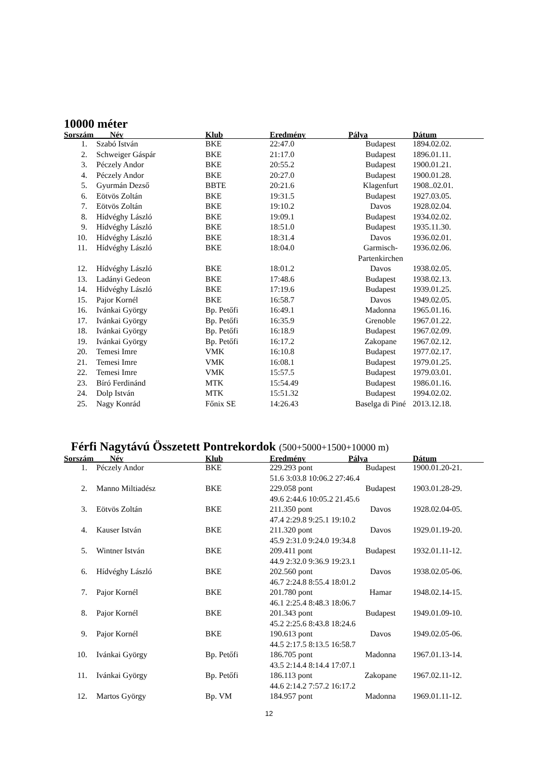10000 méter
| Sorszám Név | | Klub | Eredmény | Pálya | Dátum |
| --- | --- | --- | --- | --- | --- |
| 1. | Szabó István | BKE | 22:47.0 | Budapest | 1894.02.02. |
| 2. | Schweiger Gáspár | BKE | 21:17.0 | Budapest | 1896.01.11. |
| 3. | Péczely Andor | BKE | 20:55.2 | Budapest | 1900.01.21. |
| 4. | Péczely Andor | BKE | 20:27.0 | Budapest | 1900.01.28. |
| 5. | Gyurmán Dezső | BBTE | 20:21.6 | Klagenfurt | 1908..02.01. |
| 6. | Eötvös Zoltán | BKE | 19:31.5 | Budapest | 1927.03.05. |
| 7. | Eötvös Zoltán | BKE | 19:10.2 | Davos | 1928.02.04. |
| 8. | Hídvéghy László | BKE | 19:09.1 | Budapest | 1934.02.02. |
| 9. | Hídvéghy László | BKE | 18:51.0 | Budapest | 1935.11.30. |
| 10. | Hídvéghy László | BKE | 18:31.4 | Davos | 1936.02.01. |
| 11. | Hídvéghy László | BKE | 18:04.0 | Garmisch-Partenkirchen | 1936.02.06. |
| 12. | Hídvéghy László | BKE | 18:01.2 | Davos | 1938.02.05. |
| 13. | Ladányi Gedeon | BKE | 17:48.6 | Budapest | 1938.02.13. |
| 14. | Hídvéghy László | BKE | 17:19.6 | Budapest | 1939.01.25. |
| 15. | Pajor Kornél | BKE | 16:58.7 | Davos | 1949.02.05. |
| 16. | Ivánkai György | Bp. Petőfi | 16:49.1 | Madonna | 1965.01.16. |
| 17. | Ivánkai György | Bp. Petőfi | 16:35.9 | Grenoble | 1967.01.22. |
| 18. | Ivánkai György | Bp. Petőfi | 16:18.9 | Budapest | 1967.02.09. |
| 19. | Ivánkai György | Bp. Petőfi | 16:17.2 | Zakopane | 1967.02.12. |
| 20. | Temesi Imre | VMK | 16:10.8 | Budapest | 1977.02.17. |
| 21. | Temesi Imre | VMK | 16:08.1 | Budapest | 1979.01.25. |
| 22. | Temesi Imre | VMK | 15:57.5 | Budapest | 1979.03.01. |
| 23. | Bíró Ferdinánd | MTK | 15:54.49 | Budapest | 1986.01.16. |
| 24. | Dolp István | MTK | 15:51.32 | Budapest | 1994.02.02. |
| 25. | Nagy Konrád | Főnix SE | 14:26.43 | Baselga di Piné | 2013.12.18. |
Férfi Nagytávú Összetett Pontrekordok (500+5000+1500+10000 m)
| Sorszám Név | | Klub | Eredmény | Pálya | Dátum |
| --- | --- | --- | --- | --- | --- |
| 1. | Péczely Andor | BKE | 229.293 pont | Budapest | 1900.01.20-21. |
| | | | 51.6 3:03.8 10:06.2 27:46.4 | | |
| 2. | Manno Miltiadész | BKE | 229.058 pont | Budapest | 1903.01.28-29. |
| | | | 49.6 2:44.6 10:05.2 21.45.6 | | |
| 3. | Eötvös Zoltán | BKE | 211.350 pont | Davos | 1928.02.04-05. |
| | | | 47.4 2:29.8 9:25.1 19:10.2 | | |
| 4. | Kauser István | BKE | 211.320 pont | Davos | 1929.01.19-20. |
| | | | 45.9 2:31.0 9:24.0 19:34.8 | | |
| 5. | Wintner István | BKE | 209.411 pont | Budapest | 1932.01.11-12. |
| | | | 44.9 2:32.0 9:36.9 19:23.1 | | |
| 6. | Hídvéghy László | BKE | 202.560 pont | Davos | 1938.02.05-06. |
| | | | 46.7 2:24.8 8:55.4 18:01.2 | | |
| 7. | Pajor Kornél | BKE | 201.780 pont | Hamar | 1948.02.14-15. |
| | | | 46.1 2:25.4 8:48.3 18:06.7 | | |
| 8. | Pajor Kornél | BKE | 201.343 pont | Budapest | 1949.01.09-10. |
| | | | 45.2 2:25.6 8:43.8 18:24.6 | | |
| 9. | Pajor Kornél | BKE | 190.613 pont | Davos | 1949.02.05-06. |
| | | | 44.5 2:17.5 8:13.5 16:58.7 | | |
| 10. | Ivánkai György | Bp. Petőfi | 186.705 pont | Madonna | 1967.01.13-14. |
| | | | 43.5 2:14.4 8:14.4 17:07.1 | | |
| 11. | Ivánkai György | Bp. Petőfi | 186.113 pont | Zakopane | 1967.02.11-12. |
| | | | 44.6 2:14.2 7:57.2 16:17.2 | | |
| 12. | Martos György | Bp. VM | 184.957 pont | Madonna | 1969.01.11-12. |
12